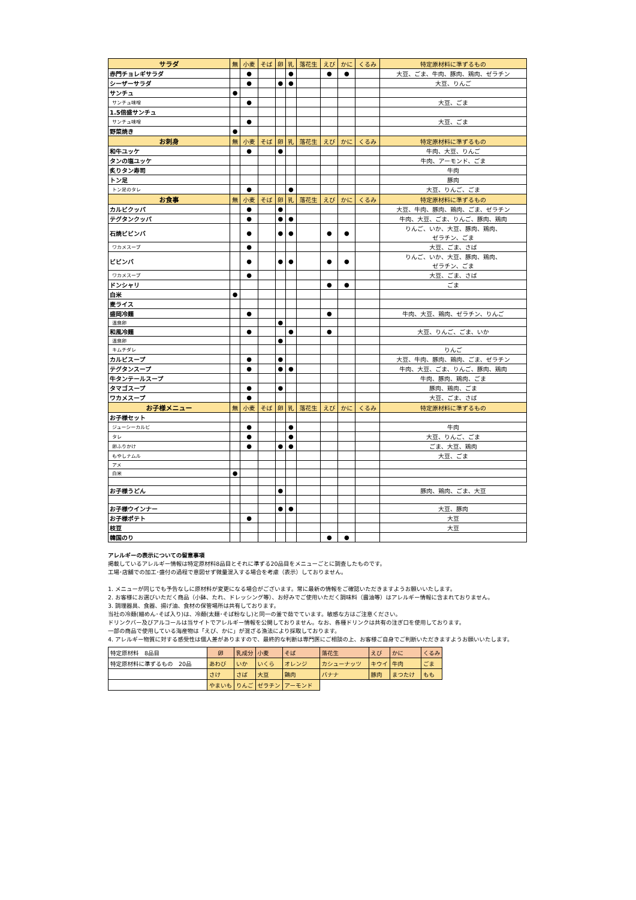| サラダ | 無 | 小麦 | そば | 卵 | 乳 | 落花生 | えび | かに | くるみ | 特定原材料に準ずるもの |
| --- | --- | --- | --- | --- | --- | --- | --- | --- | --- | --- |
| 赤門チョレギサラダ | | ● | | | ● | | ● | ● | | 大豆、ごま、牛肉、豚肉、鶏肉、ゼラチン |
| シーザーサラダ | | ● | | ● | ● | | | | | 大豆、りんご |
| サンチュ | ● | | | | | | | | | |
| サンチュ味噌 | | ● | | | | | | | | 大豆、ごま |
| 1.5倍盛サンチュ | | | | | | | | | | |
| サンチュ味噌 | | ● | | | | | | | | 大豆、ごま |
| 野菜焼き | ● | | | | | | | | | |
| お刺身 | 無 | 小麦 | そば | 卵 | 乳 | 落花生 | えび | かに | くるみ | 特定原材料に準ずるもの |
| 和牛ユッケ | | ● | | ● | | | | | | 牛肉、大豆、りんご |
| タンの塩ユッケ | | | | | | | | | | 牛肉、アーモンド、ごま |
| 炙りタン寿司 | | | | | | | | | | 牛肉 |
| トン足 | | | | | | | | | | 豚肉 |
| トン足のタレ | | ● | | | ● | | | | | 大豆、りんご、ごま |
| お食事 | 無 | 小麦 | そば | 卵 | 乳 | 落花生 | えび | かに | くるみ | 特定原材料に準ずるもの |
| カルビクッパ | | ● | | ● | | | | | | 大豆、牛肉、豚肉、鶏肉、ごま、ゼラチン |
| テグタンクッパ | | ● | | ● | ● | | | | | 牛肉、大豆、ごま、りんご、豚肉、鶏肉 |
| 石焼ビビンバ | | ● | | ● | ● | | ● | ● | | りんご、いか、大豆、豚肉、鶏肉、 ゼラチン、ごま |
| ワカメスープ | | ● | | | | | | | | 大豆、ごま、さば |
| ビビンバ | | ● | | ● | ● | | ● | ● | | りんご、いか、大豆、豚肉、鶏肉、 ゼラチン、ごま |
| ワカメスープ | | ● | | | | | | | | 大豆、ごま、さば |
| ドンシャリ | | | | | | | ● | ● | | ごま |
| 白米 | ● | | | | | | | | | |
| 麦ライス | | | | | | | | | | |
| 盛岡冷麺 | | ● | | | | | ● | | | 牛肉、大豆、鶏肉、ゼラチン、りんご |
| 温泉卵 | | | | ● | | | | | | |
| 和風冷麺 | | ● | | | ● | | ● | | | 大豆、りんご、ごま、いか |
| 温泉卵 | | | | ● | | | | | | |
| キムチダレ | | | | | | | | | | りんご |
| カルビスープ | | ● | | ● | | | | | | 大豆、牛肉、豚肉、鶏肉、ごま、ゼラチン |
| テグタンスープ | | ● | | ● | ● | | | | | 牛肉、大豆、ごま、りんご、豚肉、鶏肉 |
| 牛タンテールスープ | | | | | | | | | | 牛肉、豚肉、鶏肉、ごま |
| タマゴスープ | | ● | | ● | | | | | | 豚肉、鶏肉、ごま |
| ワカメスープ | | ● | | | | | | | | 大豆、ごま、さば |
| お子様メニュー | 無 | 小麦 | そば | 卵 | 乳 | 落花生 | えび | かに | くるみ | 特定原材料に準ずるもの |
| お子様セット | | | | | | | | | | |
| ジューシーカルビ | | ● | | | ● | | | | | 牛肉 |
| タレ | | ● | | | ● | | | | | 大豆、りんご、ごま |
| 卵ふりかけ | | ● | | ● | ● | | | | | ごま、大豆、鶏肉 |
| もやしナムル | | | | | | | | | | 大豆、ごま |
| アメ | | | | | | | | | | |
| 白米 | ● | | | | | | | | | |
| お子様うどん | | | | ● | | | | | | 豚肉、鶏肉、ごま、大豆 |
| お子様ウインナー | | | | ● | ● | | | | | 大豆、豚肉 |
| お子様ポテト | | ● | | | | | | | | 大豆 |
| 枝豆 | | | | | | | | | | 大豆 |
| 韓国のり | | | | | | | ● | ● | | |
アレルギーの表示についての留意事項
掲載しているアレルギー情報は特定原材料8品目とそれに準ずる20品目をメニューごとに調査したものです。
工場･店舗での加工･盛付の過程で意図せず微量混入する場合を考慮（表示）しておりません。
1. メニューが同じでも予告なしに原材料が変更になる場合がございます。常に最新の情報をご確認いただきますようお願いいたします。
2. お客様にお選びいただく商品（小鉢、たれ、ドレッシング等）、お好みでご使用いただく調味料（醤油等）はアレルギー情報に含まれておりません。
3. 調理器具、食器、揚げ油、食材の保管場所は共有しております。
当社の冷麺(細めん･そば入り)は、冷麺(太麺･そば粉なし)と同一の釜で茹でています。敏感な方はご注意ください。
ドリンクバー及びアルコールは当サイトでアレルギー情報を公開しておりません。なお、各種ドリンクは共有の注ぎ口を使用しております。
一部の商品で使用している海産物は「えび、かに」が混ざる漁法により採取しております。
4. アレルギー物質に対する感受性は個人差がありますので、最終的な判断は専門医にご相談の上、お客様ご自身でご判断いただきますようお願いいたします。
| 特定原材料 8品目 | 卵 | 乳成分 | 小麦 | そば | 落花生 | えび | かに | くるみ |
| 特定原材料に準ずるもの 20品 | あわび | いか | いくら | オレンジ | カシューナッツ | キウイ | 牛肉 | ごま |
| | さけ | さば | 大豆 | 鶏肉 | バナナ | 豚肉 | まつたけ | もも |
| | やまいも | りんご | ゼラチン | アーモンド | | | | |